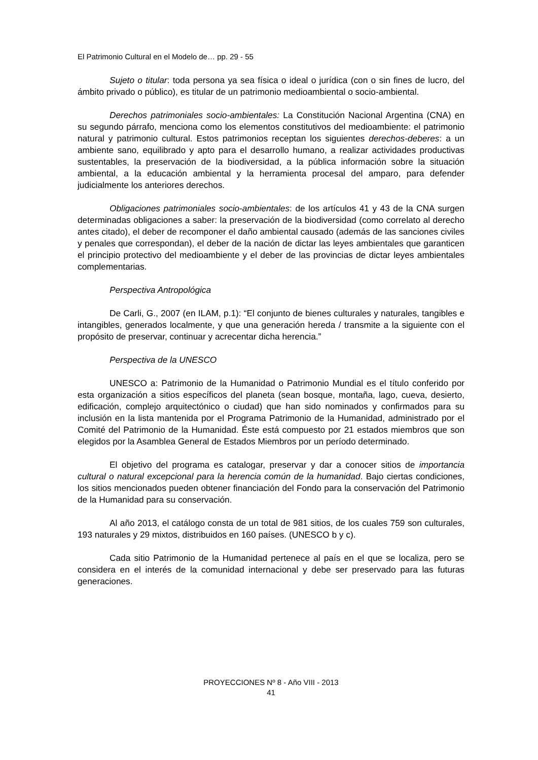El Patrimonio Cultural en el Modelo de… pp. 29 - 55
Sujeto o titular: toda persona ya sea física o ideal o jurídica (con o sin fines de lucro, del ámbito privado o público), es titular de un patrimonio medioambiental o socio-ambiental.
Derechos patrimoniales socio-ambientales: La Constitución Nacional Argentina (CNA) en su segundo párrafo, menciona como los elementos constitutivos del medioambiente: el patrimonio natural y patrimonio cultural. Estos patrimonios receptan los siguientes derechos-deberes: a un ambiente sano, equilibrado y apto para el desarrollo humano, a realizar actividades productivas sustentables, la preservación de la biodiversidad, a la pública información sobre la situación ambiental, a la educación ambiental y la herramienta procesal del amparo, para defender judicialmente los anteriores derechos.
Obligaciones patrimoniales socio-ambientales: de los artículos 41 y 43 de la CNA surgen determinadas obligaciones a saber: la preservación de la biodiversidad (como correlato al derecho antes citado), el deber de recomponer el daño ambiental causado (además de las sanciones civiles y penales que correspondan), el deber de la nación de dictar las leyes ambientales que garanticen el principio protectivo del medioambiente y el deber de las provincias de dictar leyes ambientales complementarias.
Perspectiva Antropológica
De Carli, G., 2007 (en ILAM, p.1): “El conjunto de bienes culturales y naturales, tangibles e intangibles, generados localmente, y que una generación hereda / transmite a la siguiente con el propósito de preservar, continuar y acrecentar dicha herencia.”
Perspectiva de la UNESCO
UNESCO a: Patrimonio de la Humanidad o Patrimonio Mundial es el título conferido por esta organización a sitios específicos del planeta (sean bosque, montaña, lago, cueva, desierto, edificación, complejo arquitectónico o ciudad) que han sido nominados y confirmados para su inclusión en la lista mantenida por el Programa Patrimonio de la Humanidad, administrado por el Comité del Patrimonio de la Humanidad. Éste está compuesto por 21 estados miembros que son elegidos por la Asamblea General de Estados Miembros por un período determinado.
El objetivo del programa es catalogar, preservar y dar a conocer sitios de importancia cultural o natural excepcional para la herencia común de la humanidad. Bajo ciertas condiciones, los sitios mencionados pueden obtener financiación del Fondo para la conservación del Patrimonio de la Humanidad para su conservación.
Al año 2013, el catálogo consta de un total de 981 sitios, de los cuales 759 son culturales, 193 naturales y 29 mixtos, distribuidos en 160 países. (UNESCO b y c).
Cada sitio Patrimonio de la Humanidad pertenece al país en el que se localiza, pero se considera en el interés de la comunidad internacional y debe ser preservado para las futuras generaciones.
PROYECCIONES Nº 8 - Año VIII - 2013
41